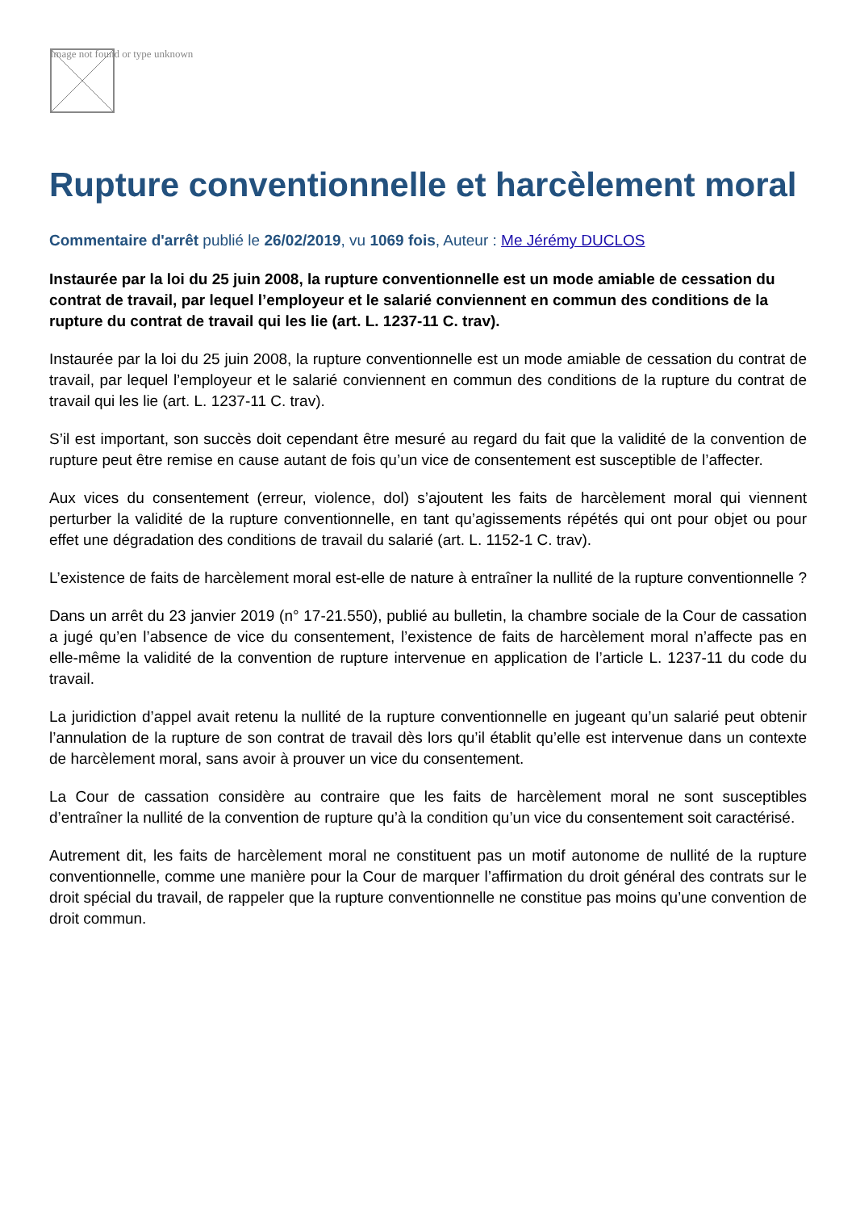Image not found or type unknown
Rupture conventionnelle et harcèlement moral
Commentaire d'arrêt publié le 26/02/2019, vu 1069 fois, Auteur : Me Jérémy DUCLOS
Instaurée par la loi du 25 juin 2008, la rupture conventionnelle est un mode amiable de cessation du contrat de travail, par lequel l’employeur et le salarié conviennent en commun des conditions de la rupture du contrat de travail qui les lie (art. L. 1237-11 C. trav).
Instaurée par la loi du 25 juin 2008, la rupture conventionnelle est un mode amiable de cessation du contrat de travail, par lequel l’employeur et le salarié conviennent en commun des conditions de la rupture du contrat de travail qui les lie (art. L. 1237-11 C. trav).
S’il est important, son succès doit cependant être mesuré au regard du fait que la validité de la convention de rupture peut être remise en cause autant de fois qu’un vice de consentement est susceptible de l’affecter.
Aux vices du consentement (erreur, violence, dol) s’ajoutent les faits de harcèlement moral qui viennent perturber la validité de la rupture conventionnelle, en tant qu’agissements répétés qui ont pour objet ou pour effet une dégradation des conditions de travail du salarié (art. L. 1152-1 C. trav).
L’existence de faits de harcèlement moral est-elle de nature à entraîner la nullité de la rupture conventionnelle ?
Dans un arrêt du 23 janvier 2019 (n° 17-21.550), publié au bulletin, la chambre sociale de la Cour de cassation a jugé qu’en l’absence de vice du consentement, l’existence de faits de harcèlement moral n’affecte pas en elle-même la validité de la convention de rupture intervenue en application de l’article L. 1237-11 du code du travail.
La juridiction d’appel avait retenu la nullité de la rupture conventionnelle en jugeant qu’un salarié peut obtenir l’annulation de la rupture de son contrat de travail dès lors qu’il établit qu’elle est intervenue dans un contexte de harcèlement moral, sans avoir à prouver un vice du consentement.
La Cour de cassation considère au contraire que les faits de harcèlement moral ne sont susceptibles d’entraîner la nullité de la convention de rupture qu’à la condition qu’un vice du consentement soit caractérisé.
Autrement dit, les faits de harcèlement moral ne constituent pas un motif autonome de nullité de la rupture conventionnelle, comme une manière pour la Cour de marquer l’affirmation du droit général des contrats sur le droit spécial du travail, de rappeler que la rupture conventionnelle ne constitue pas moins qu’une convention de droit commun.